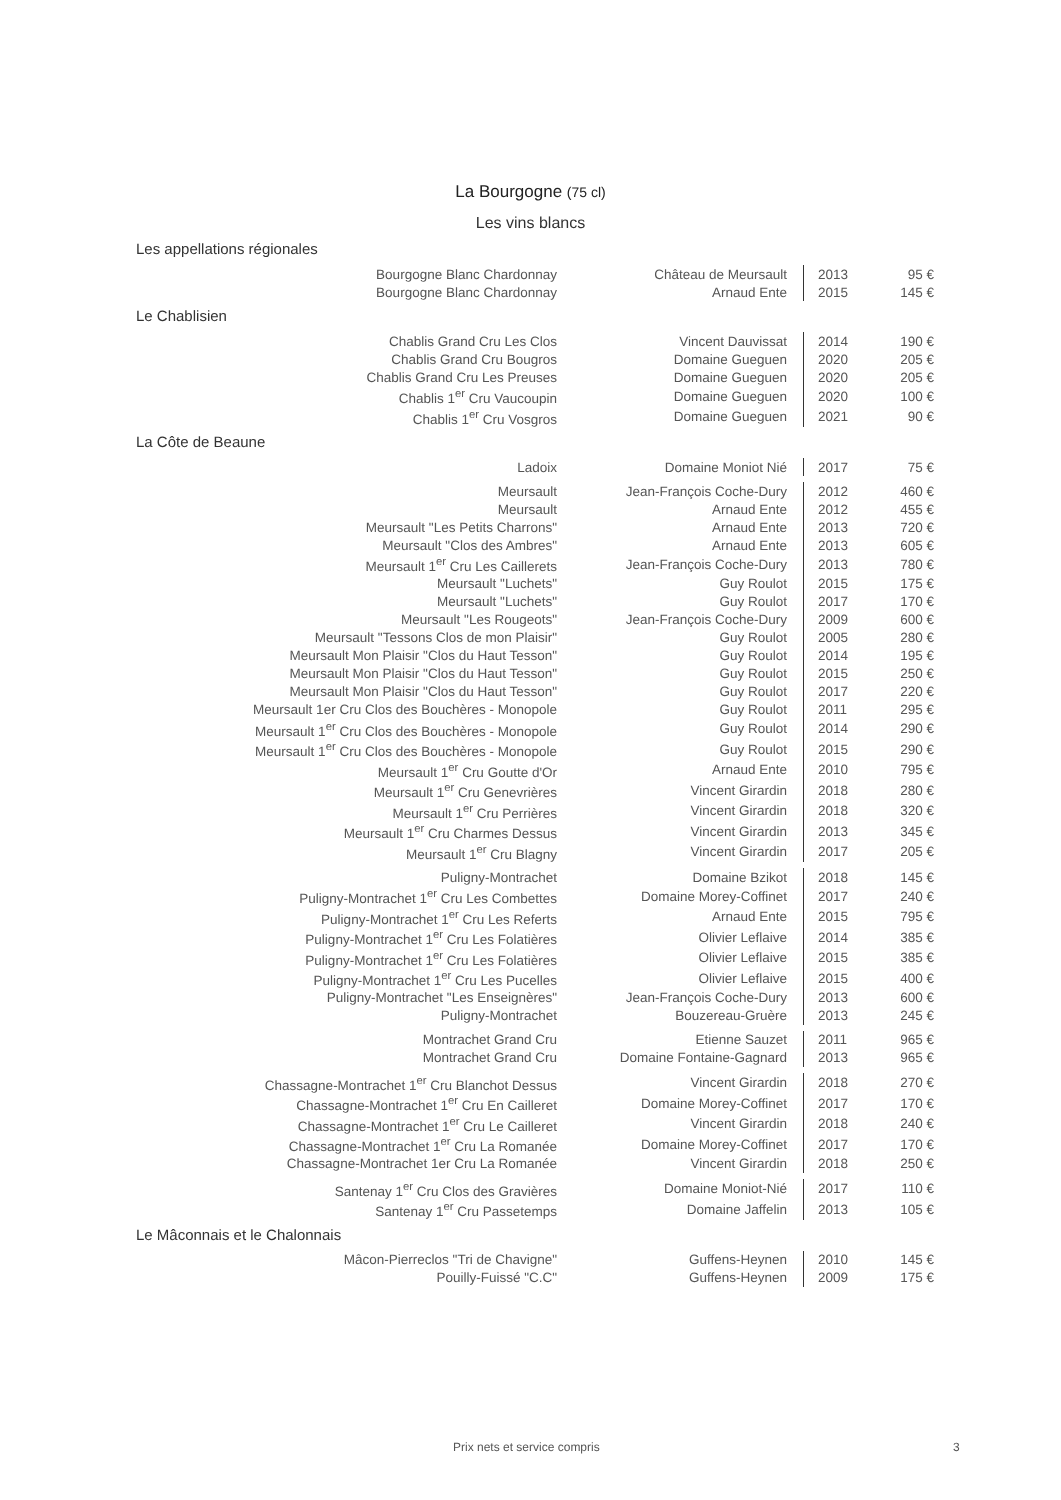La Bourgogne (75 cl)
Les vins blancs
Les appellations régionales
| Bourgogne Blanc Chardonnay | Château de Meursault | 2013 | 95 € |
| Bourgogne Blanc Chardonnay | Arnaud Ente | 2015 | 145 € |
Le Chablisien
| Chablis Grand Cru Les Clos | Vincent Dauvissat | 2014 | 190 € |
| Chablis Grand Cru Bougros | Domaine Gueguen | 2020 | 205 € |
| Chablis Grand Cru Les Preuses | Domaine Gueguen | 2020 | 205 € |
| Chablis 1<sup>er</sup> Cru Vaucoupin | Domaine Gueguen | 2020 | 100 € |
| Chablis 1<sup>er</sup> Cru Vosgros | Domaine Gueguen | 2021 | 90 € |
La Côte de Beaune
| Ladoix | Domaine Moniot Nié | 2017 | 75 € |
| Meursault | Jean-François Coche-Dury | 2012 | 460 € |
| Meursault | Arnaud Ente | 2012 | 455 € |
| Meursault "Les Petits Charrons" | Arnaud Ente | 2013 | 720 € |
| Meursault "Clos des Ambres" | Arnaud Ente | 2013 | 605 € |
| Meursault 1<sup>er</sup> Cru Les Caillerets | Jean-François Coche-Dury | 2013 | 780 € |
| Meursault "Luchets" | Guy Roulot | 2015 | 175 € |
| Meursault "Luchets" | Guy Roulot | 2017 | 170 € |
| Meursault "Les Rougeots" | Jean-François Coche-Dury | 2009 | 600 € |
| Meursault "Tessons Clos de mon Plaisir" | Guy Roulot | 2005 | 280 € |
| Meursault Mon Plaisir "Clos du Haut Tesson" | Guy Roulot | 2014 | 195 € |
| Meursault Mon Plaisir "Clos du Haut Tesson" | Guy Roulot | 2015 | 250 € |
| Meursault Mon Plaisir "Clos du Haut Tesson" | Guy Roulot | 2017 | 220 € |
| Meursault 1er Cru Clos des Bouchères - Monopole | Guy Roulot | 2011 | 295 € |
| Meursault 1<sup>er</sup> Cru Clos des Bouchères - Monopole | Guy Roulot | 2014 | 290 € |
| Meursault 1<sup>er</sup> Cru Clos des Bouchères - Monopole | Guy Roulot | 2015 | 290 € |
| Meursault 1<sup>er</sup> Cru Goutte d'Or | Arnaud Ente | 2010 | 795 € |
| Meursault 1<sup>er</sup> Cru Genevrières | Vincent Girardin | 2018 | 280 € |
| Meursault 1<sup>er</sup> Cru Perrières | Vincent Girardin | 2018 | 320 € |
| Meursault 1<sup>er</sup> Cru Charmes Dessus | Vincent Girardin | 2013 | 345 € |
| Meursault 1<sup>er</sup> Cru Blagny | Vincent Girardin | 2017 | 205 € |
| Puligny-Montrachet | Domaine Bzikot | 2018 | 145 € |
| Puligny-Montrachet 1<sup>er</sup> Cru Les Combettes | Domaine Morey-Coffinet | 2017 | 240 € |
| Puligny-Montrachet 1<sup>er</sup> Cru Les Referts | Arnaud Ente | 2015 | 795 € |
| Puligny-Montrachet 1<sup>er</sup> Cru Les Folatières | Olivier Leflaive | 2014 | 385 € |
| Puligny-Montrachet 1<sup>er</sup> Cru Les Folatières | Olivier Leflaive | 2015 | 385 € |
| Puligny-Montrachet 1<sup>er</sup> Cru Les Pucelles | Olivier Leflaive | 2015 | 400 € |
| Puligny-Montrachet "Les Enseignères" | Jean-François Coche-Dury | 2013 | 600 € |
| Puligny-Montrachet | Bouzereau-Gruère | 2013 | 245 € |
| Montrachet Grand Cru | Etienne Sauzet | 2011 | 965 € |
| Montrachet Grand Cru | Domaine Fontaine-Gagnard | 2013 | 965 € |
| Chassagne-Montrachet 1<sup>er</sup> Cru Blanchot Dessus | Vincent Girardin | 2018 | 270 € |
| Chassagne-Montrachet 1<sup>er</sup> Cru En Cailleret | Domaine Morey-Coffinet | 2017 | 170 € |
| Chassagne-Montrachet 1<sup>er</sup> Cru Le Cailleret | Vincent Girardin | 2018 | 240 € |
| Chassagne-Montrachet 1<sup>er</sup> Cru La Romanée | Domaine Morey-Coffinet | 2017 | 170 € |
| Chassagne-Montrachet 1er Cru La Romanée | Vincent Girardin | 2018 | 250 € |
| Santenay 1<sup>er</sup> Cru Clos des Gravières | Domaine Moniot-Nié | 2017 | 110 € |
| Santenay 1<sup>er</sup> Cru Passetemps | Domaine Jaffelin | 2013 | 105 € |
Le Mâconnais et le Chalonnais
| Mâcon-Pierreclos "Tri de Chavigne" | Guffens-Heynen | 2010 | 145 € |
| Pouilly-Fuissé "C.C" | Guffens-Heynen | 2009 | 175 € |
Prix nets et service compris 3